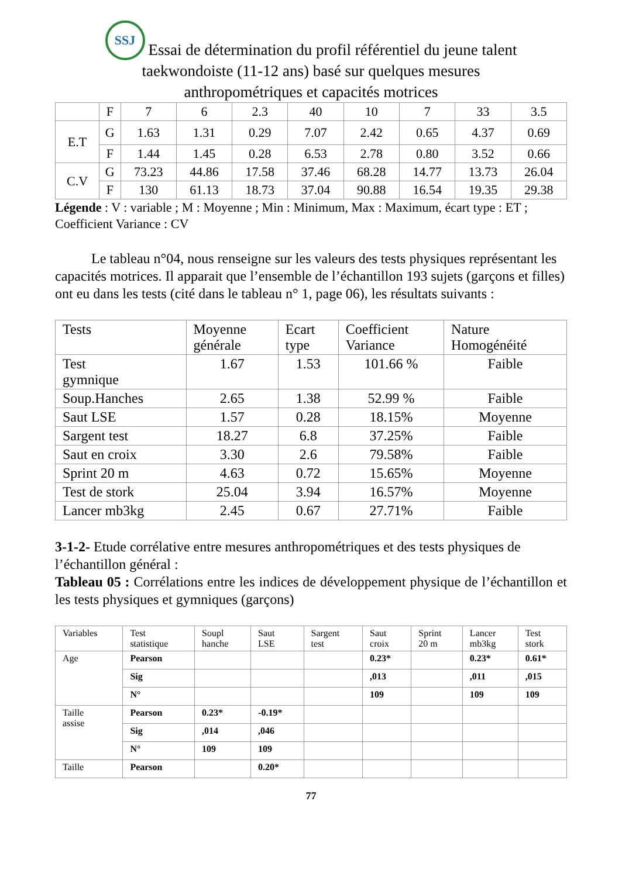SSJ Essai de détermination du profil référentiel du jeune talent
taekwondoiste (11-12 ans) basé sur quelques mesures
anthropométriques et capacités motrices
| | F | 7 | 6 | 2.3 | 40 | 10 | 7 | 33 | 3.5 |
| E.T | G | 1.63 | 1.31 | 0.29 | 7.07 | 2.42 | 0.65 | 4.37 | 0.69 |
| | F | 1.44 | 1.45 | 0.28 | 6.53 | 2.78 | 0.80 | 3.52 | 0.66 |
| C.V | G | 73.23 | 44.86 | 17.58 | 37.46 | 68.28 | 14.77 | 13.73 | 26.04 |
| | F | 130 | 61.13 | 18.73 | 37.04 | 90.88 | 16.54 | 19.35 | 29.38 |
Légende : V : variable ; M : Moyenne ; Min : Minimum, Max : Maximum, écart type : ET ; Coefficient Variance : CV
Le tableau n°04, nous renseigne sur les valeurs des tests physiques représentant les capacités motrices. Il apparait que l’ensemble de l’échantillon 193 sujets (garçons et filles) ont eu dans les tests (cité dans le tableau n° 1, page 06), les résultats suivants :
| Tests | Moyenne générale | Ecart type | Coefficient Variance | Nature Homogénéité |
| --- | --- | --- | --- | --- |
| Test gymnique | 1.67 | 1.53 | 101.66 % | Faible |
| Soup.Hanches | 2.65 | 1.38 | 52.99 % | Faible |
| Saut LSE | 1.57 | 0.28 | 18.15% | Moyenne |
| Sargent test | 18.27 | 6.8 | 37.25% | Faible |
| Saut en croix | 3.30 | 2.6 | 79.58% | Faible |
| Sprint 20 m | 4.63 | 0.72 | 15.65% | Moyenne |
| Test de stork | 25.04 | 3.94 | 16.57% | Moyenne |
| Lancer mb3kg | 2.45 | 0.67 | 27.71% | Faible |
3-1-2- Etude corrélative entre mesures anthropométriques et des tests physiques de l’échantillon général :
Tableau 05 : Corrélations entre les indices de développement physique de l’échantillon et les tests physiques et gymniques (garçons)
| Variables | Test statistique | Soupl hanche | Saut LSE | Sargent test | Saut croix | Sprint 20 m | Lancer mb3kg | Test stork |
| --- | --- | --- | --- | --- | --- | --- | --- | --- |
| Age | Pearson | | | | 0.23* | | 0.23* | 0.61* |
| | Sig | | | | ,013 | | ,011 | ,015 |
| | N° | | | | 109 | | 109 | 109 |
| Taille assise | Pearson | 0.23* | -0.19* | | | | | |
| | Sig | ,014 | ,046 | | | | | |
| | N° | 109 | 109 | | | | | |
| Taille | Pearson | | 0.20* | | | | | |
77